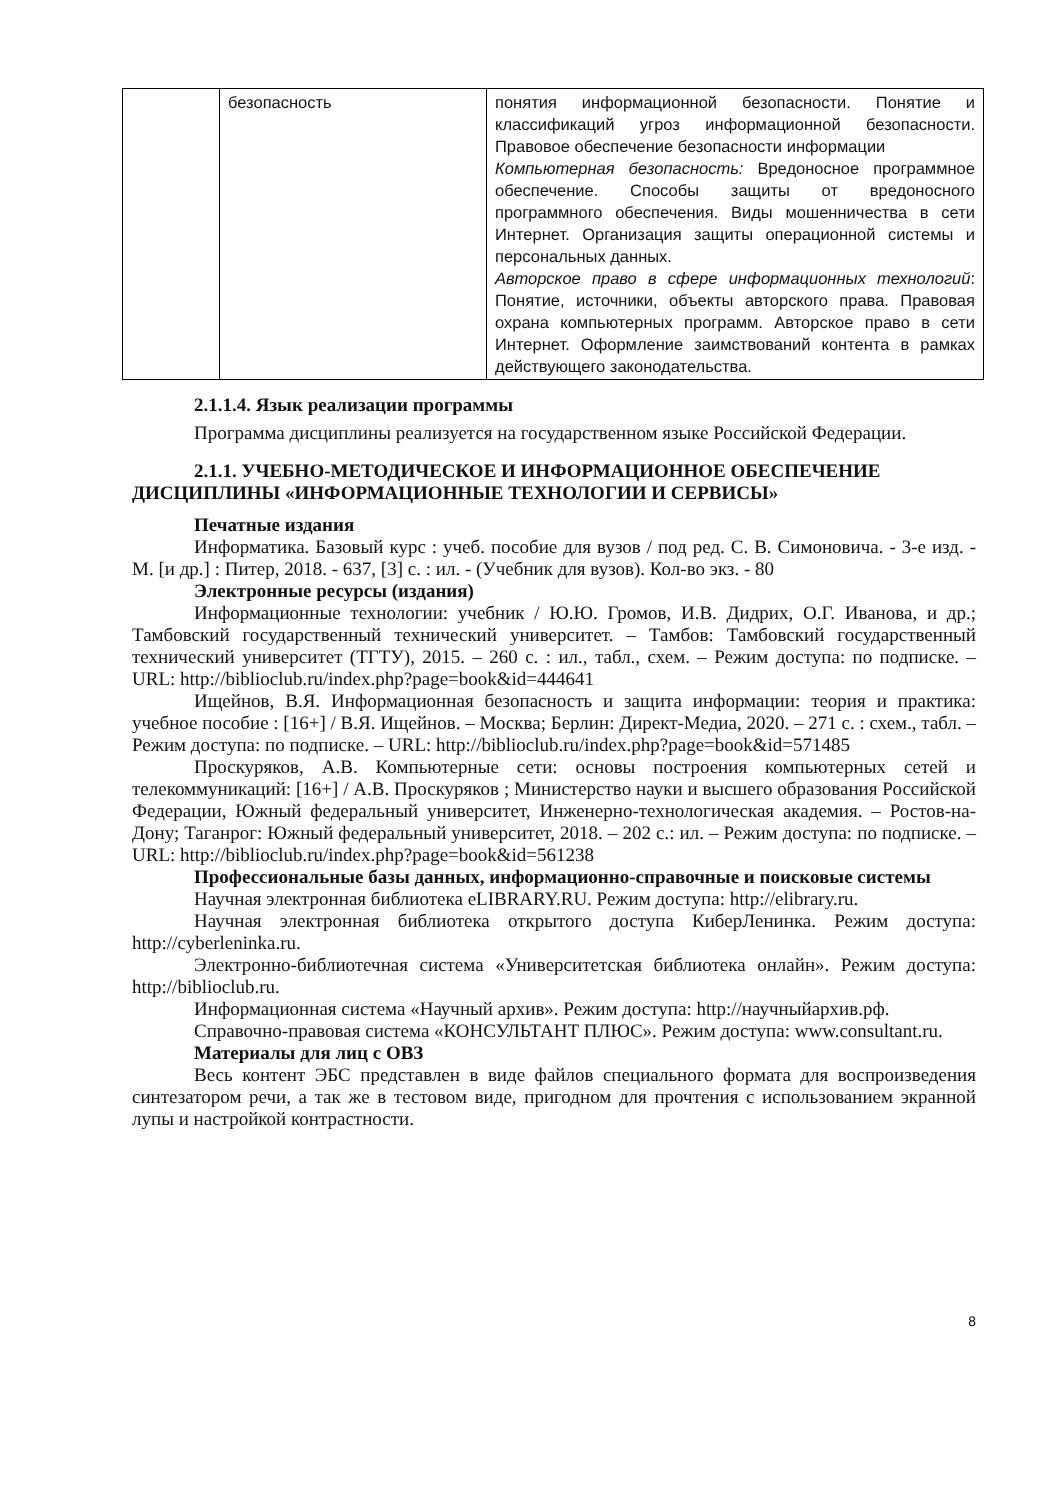| | безопасность | понятия информационной безопасности. Понятие и классификаций угроз информационной безопасности. Правовое обеспечение безопасности информации Компьютерная безопасность: Вредоносное программное обеспечение. Способы защиты от вредоносного программного обеспечения. Виды мошенничества в сети Интернет. Организация защиты операционной системы и персональных данных. Авторское право в сфере информационных технологий : Понятие, источники, объекты авторского права. Правовая охрана компьютерных программ. Авторское право в сети Интернет. Оформление заимствований контента в рамках действующего законодательства. |
2.1.1.4. Язык реализации программы
Программа дисциплины реализуется на государственном языке Российской Федерации.
2.1.1. УЧЕБНО-МЕТОДИЧЕСКОЕ И ИНФОРМАЦИОННОЕ ОБЕСПЕЧЕНИЕ ДИСЦИПЛИНЫ «ИНФОРМАЦИОННЫЕ ТЕХНОЛОГИИ И СЕРВИСЫ»
Печатные издания
Информатика. Базовый курс : учеб. пособие для вузов / под ред. С. В. Симоновича. - 3-е изд. - М. [и др.] : Питер, 2018. - 637, [3] с. : ил. - (Учебник для вузов). Кол-во экз. - 80
Электронные ресурсы (издания)
Информационные технологии: учебник / Ю.Ю. Громов, И.В. Дидрих, О.Г. Иванова, и др.; Тамбовский государственный технический университет. – Тамбов: Тамбовский государственный технический университет (ТГТУ), 2015. – 260 с. : ил., табл., схем. – Режим доступа: по подписке. – URL: http://biblioclub.ru/index.php?page=book&id=444641
Ищейнов, В.Я. Информационная безопасность и защита информации: теория и практика: учебное пособие : [16+] / В.Я. Ищейнов. – Москва; Берлин: Директ-Медиа, 2020. – 271 с. : схем., табл. – Режим доступа: по подписке. – URL: http://biblioclub.ru/index.php?page=book&id=571485
Проскуряков, А.В. Компьютерные сети: основы построения компьютерных сетей и телекоммуникаций: [16+] / А.В. Проскуряков ; Министерство науки и высшего образования Российской Федерации, Южный федеральный университет, Инженерно-технологическая академия. – Ростов-на-Дону; Таганрог: Южный федеральный университет, 2018. – 202 с.: ил. – Режим доступа: по подписке. – URL: http://biblioclub.ru/index.php?page=book&id=561238
Профессиональные базы данных, информационно-справочные и поисковые системы
Научная электронная библиотека eLIBRARY.RU. Режим доступа: http://elibrary.ru.
Научная электронная библиотека открытого доступа КиберЛенинка. Режим доступа: http://cyberleninka.ru.
Электронно-библиотечная система «Университетская библиотека онлайн». Режим доступа: http://biblioclub.ru.
Информационная система «Научный архив». Режим доступа: http://научныйархив.рф.
Справочно-правовая система «КОНСУЛЬТАНТ ПЛЮС». Режим доступа: www.consultant.ru.
Материалы для лиц с ОВЗ
Весь контент ЭБС представлен в виде файлов специального формата для воспроизведения синтезатором речи, а так же в тестовом виде, пригодном для прочтения с использованием экранной лупы и настройкой контрастности.
8